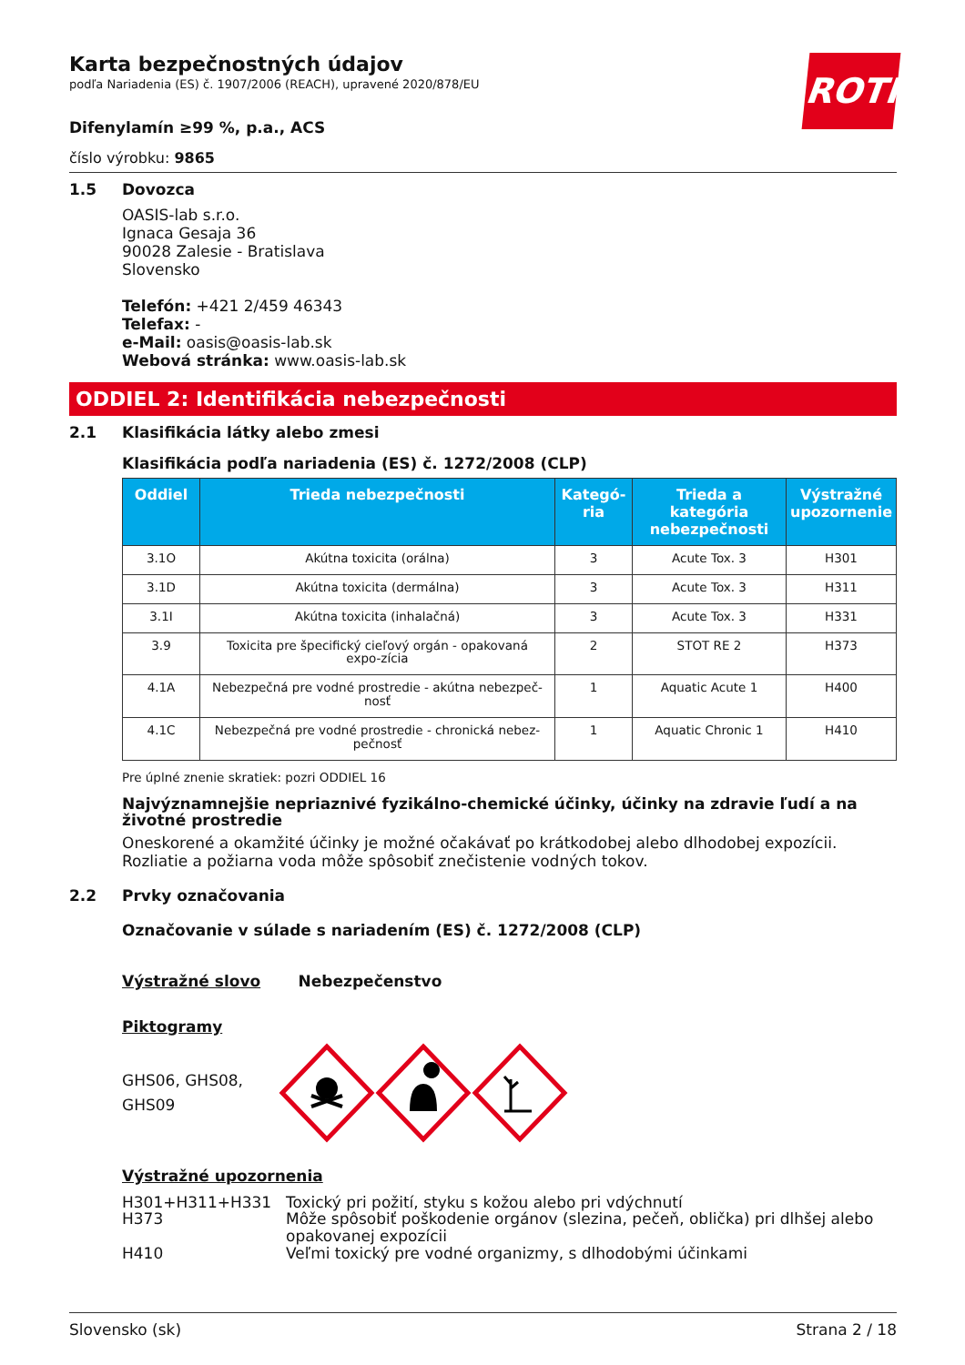ROTH
Karta bezpečnostných údajov
podľa Nariadenia (ES) č. 1907/2006 (REACH), upravené 2020/878/EU
Difenylamín ≥99 %, p.a., ACS
číslo výrobku: 9865
1.5 Dovozca
OASIS-lab s.r.o.
Ignaca Gesaja 36
90028 Zalesie - Bratislava
Slovensko
Telefón: +421 2/459 46343
Telefax: -
e-Mail: oasis@oasis-lab.sk
Webová stránka: www.oasis-lab.sk
ODDIEL 2: Identifikácia nebezpečnosti
2.1 Klasifikácia látky alebo zmesi
Klasifikácia podľa nariadenia (ES) č. 1272/2008 (CLP)
| Oddiel | Trieda nebezpečnosti | Kategó-ria | Trieda a kategória nebezpečnosti | Výstražné upozornenie |
| --- | --- | --- | --- | --- |
| 3.1O | Akútna toxicita (orálna) | 3 | Acute Tox. 3 | H301 |
| 3.1D | Akútna toxicita (dermálna) | 3 | Acute Tox. 3 | H311 |
| 3.1I | Akútna toxicita (inhalačná) | 3 | Acute Tox. 3 | H331 |
| 3.9 | Toxicita pre špecifický cieľový orgán - opakovaná expo-zícia | 2 | STOT RE 2 | H373 |
| 4.1A | Nebezpečná pre vodné prostredie - akútna nebezpeč-nosť | 1 | Aquatic Acute 1 | H400 |
| 4.1C | Nebezpečná pre vodné prostredie - chronická nebez-pečnosť | 1 | Aquatic Chronic 1 | H410 |
Pre úplné znenie skratiek: pozri ODDIEL 16
Najvýznamnejšie nepriaznivé fyzikálno-chemické účinky, účinky na zdravie ľudí a na životné prostredie
Oneskorené a okamžité účinky je možné očakávať po krátkodobej alebo dlhodobej expozícii. Rozliatie a požiarna voda môže spôsobiť znečistenie vodných tokov.
2.2 Prvky označovania
Označovanie v súlade s nariadením (ES) č. 1272/2008 (CLP)
Výstražné slovo Nebezpečenstvo
Piktogramy
GHS06, GHS08, GHS09
Výstražné upozornenia
| H301+H311+H331 | Toxický pri požití, styku s kožou alebo pri vdýchnutí |
| H373 | Môže spôsobiť poškodenie orgánov (slezina, pečeň, oblička) pri dlhšej alebo opakovanej expozícii |
| H410 | Veľmi toxický pre vodné organizmy, s dlhodobými účinkami |
Slovensko (sk) Strana 2 / 18